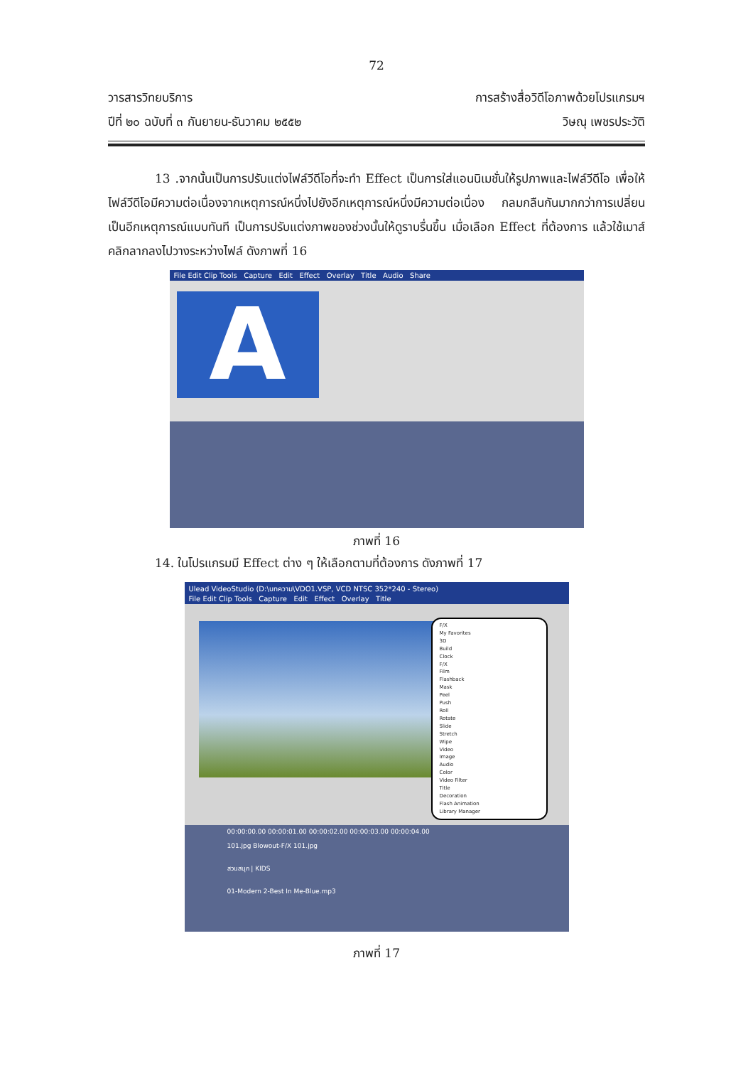72
วารสารวิทยบริการ
ปีที่ ๒๐ ฉบับที่ ๓ กันยายน-ธันวาคม ๒๕๕๒
การสร้างสื่อวิดีโอภาพด้วยโปรแกรมฯ
วิษณุ เพชรประวัติ
13 .จากนั้นเป็นการปรับแต่งไฟล์วีดีโอที่จะทำ Effect เป็นการใส่แอนนิเมชั่นให้รูปภาพและไฟล์วีดีโอ เพื่อให้ไฟล์วีดีโอมีความต่อเนื่องจากเหตุการณ์หนึ่งไปยังอีกเหตุการณ์หนึ่งมีความต่อเนื่อง กลมกลืนกันมากกว่าการเปลี่ยนเป็นอีกเหตุการณ์แบบทันที เป็นการปรับแต่งภาพของช่วงนั้นให้ดูราบรื่นขึ้น เมื่อเลือก Effect ที่ต้องการ แล้วใช้เมาส์คลิกลากลงไปวางระหว่างไฟล์ ดังภาพที่ 16
File Edit Clip Tools Capture Edit Effect Overlay Title Audio Share
A
ภาพที่ 16
14. ในโปรแกรมมี Effect ต่าง ๆ ให้เลือกตามที่ต้องการ ดังภาพที่ 17
Ulead VideoStudio (D:\บทความ\VDO1.VSP, VCD NTSC 352*240 - Stereo)
File Edit Clip Tools Capture Edit Effect Overlay Title
F/X
My Favorites
3D
Build
Clock
F/X
Film
Flashback
Mask
Peel
Push
Roll
Rotate
Slide
Stretch
Wipe
Video
Image
Audio
Color
Video Filter
Title
Decoration
Flash Animation
Library Manager
00:00:00.00 00:00:01.00 00:00:02.00 00:00:03.00 00:00:04.00
101.jpg Blowout-F/X 101.jpg
สวนสนุก | KIDS
01-Modern 2-Best In Me-Blue.mp3
ภาพที่ 17